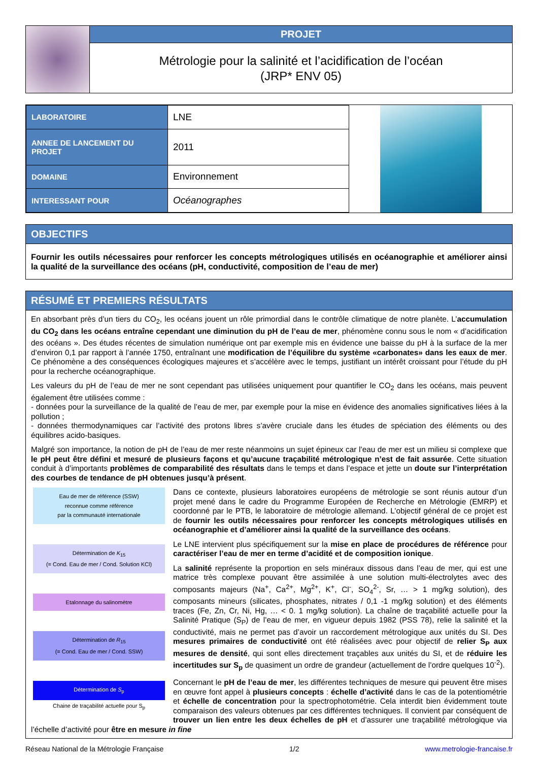PROJET
Métrologie pour la salinité et l’acidification de l’océan
(JRP* ENV 05)
| LABORATOIRE | LNE |
| ANNEE DE LANCEMENT DU PROJET | 2011 |
| DOMAINE | Environnement |
| INTERESSANT POUR | Océanographes |
OBJECTIFS
Fournir les outils nécessaires pour renforcer les concepts métrologiques utilisés en océanographie et améliorer ainsi la qualité de la surveillance des océans (pH, conductivité, composition de l’eau de mer)
RÉSUMÉ ET PREMIERS RÉSULTATS
En absorbant près d’un tiers du CO<sub>2</sub>, les océans jouent un rôle primordial dans le contrôle climatique de notre planète. L’accumulation du CO<sub>2</sub> dans les océans entraîne cependant une diminution du pH de l’eau de mer, phénomène connu sous le nom « d’acidification des océans ». Des études récentes de simulation numérique ont par exemple mis en évidence une baisse du pH à la surface de la mer d’environ 0,1 par rapport à l’année 1750, entraînant une modification de l’équilibre du système «carbonates» dans les eaux de mer. Ce phénomène a des conséquences écologiques majeures et s’accélère avec le temps, justifiant un intérêt croissant pour l’étude du pH pour la recherche océanographique.
Les valeurs du pH de l’eau de mer ne sont cependant pas utilisées uniquement pour quantifier le CO<sub>2</sub> dans les océans, mais peuvent également être utilisées comme :
- données pour la surveillance de la qualité de l’eau de mer, par exemple pour la mise en évidence des anomalies significatives liées à la pollution ;
- données thermodynamiques car l’activité des protons libres s’avère cruciale dans les études de spéciation des éléments ou des équilibres acido-basiques.
Malgré son importance, la notion de pH de l’eau de mer reste néanmoins un sujet épineux car l’eau de mer est un milieu si complexe que le pH peut être défini et mesuré de plusieurs façons et qu’aucune traçabilité métrologique n’est de fait assurée. Cette situation conduit à d’importants problèmes de comparabilité des résultats dans le temps et dans l’espace et jette un doute sur l’interprétation des courbes de tendance de pH obtenues jusqu’à présent.
Eau de mer de référence (SSW)
reconnue comme référence
par la communauté internationale
Détermination de K<sub>15</sub>
(= Cond. Eau de mer / Cond. Solution KCl)
Etalonnage du salinomètre
Détermination de R<sub>15</sub>
(= Cond. Eau de mer / Cond. SSW)
Détermination de S<sub>p</sub>
Chaine de traçabilité actuelle pour S<sub>p</sub>
Dans ce contexte, plusieurs laboratoires européens de métrologie se sont réunis autour d’un projet mené dans le cadre du Programme Européen de Recherche en Métrologie (EMRP) et coordonné par le PTB, le laboratoire de métrologie allemand. L’objectif général de ce projet est de fournir les outils nécessaires pour renforcer les concepts métrologiques utilisés en océanographie et d’améliorer ainsi la qualité de la surveillance des océans.
Le LNE intervient plus spécifiquement sur la mise en place de procédures de référence pour caractériser l’eau de mer en terme d’acidité et de composition ionique.
La salinité représente la proportion en sels minéraux dissous dans l’eau de mer, qui est une matrice très complexe pouvant être assimilée à une solution multi-électrolytes avec des composants majeurs (Na<sup>+</sup>, Ca<sup>2+</sup>, Mg<sup>2+</sup>, K<sup>+</sup>, Cl<sup>-</sup>, SO<sub>4</sub><sup>2-</sup>, Sr, … > 1 mg/kg solution), des composants mineurs (silicates, phosphates, nitrates / 0,1 -1 mg/kg solution) et des éléments traces (Fe, Zn, Cr, Ni, Hg, … < 0. 1 mg/kg solution). La chaîne de traçabilité actuelle pour la Salinité Pratique (S<sub>P</sub>) de l’eau de mer, en vigueur depuis 1982 (PSS 78), relie la salinité et la conductivité, mais ne permet pas d’avoir un raccordement métrologique aux unités du SI. Des mesures primaires de conductivité ont été réalisées avec pour objectif de relier S<sub>P</sub> aux mesures de densité, qui sont elles directement traçables aux unités du SI, et de réduire les incertitudes sur S<sub>p</sub> de quasiment un ordre de grandeur (actuellement de l’ordre quelques 10<sup>-2</sup>).
Concernant le pH de l’eau de mer, les différentes techniques de mesure qui peuvent être mises en œuvre font appel à plusieurs concepts : échelle d’activité dans le cas de la potentiométrie et échelle de concentration pour la spectrophotométrie. Cela interdit bien évidemment toute comparaison des valeurs obtenues par ces différentes techniques. Il convient par conséquent de trouver un lien entre les deux échelles de pH et d’assurer une traçabilité métrologique via l’échelle d’activité pour être en mesure in fine
Réseau National de la Métrologie Française 1/2 www.metrologie-francaise.fr